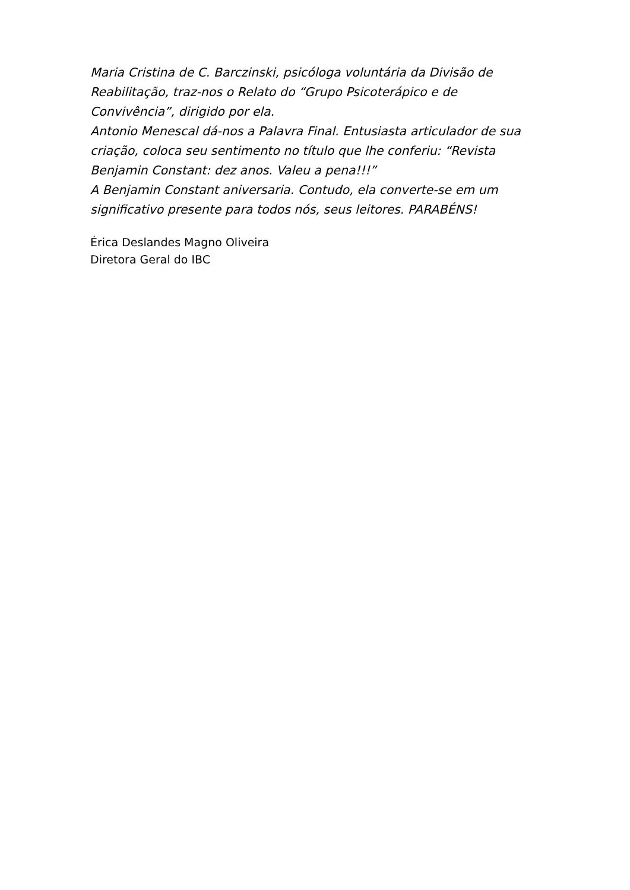Maria Cristina de C. Barczinski, psicóloga voluntária da Divisão de Reabilitação, traz-nos o Relato do “Grupo Psicoterápico e de Convivência”, dirigido por ela.
Antonio Menescal dá-nos a Palavra Final. Entusiasta articulador de sua criação, coloca seu sentimento no título que lhe conferiu: “Revista Benjamin Constant: dez anos. Valeu a pena!!!”
A Benjamin Constant aniversaria. Contudo, ela converte-se em um significativo presente para todos nós, seus leitores. PARABÉNS!
Érica Deslandes Magno Oliveira
Diretora Geral do IBC